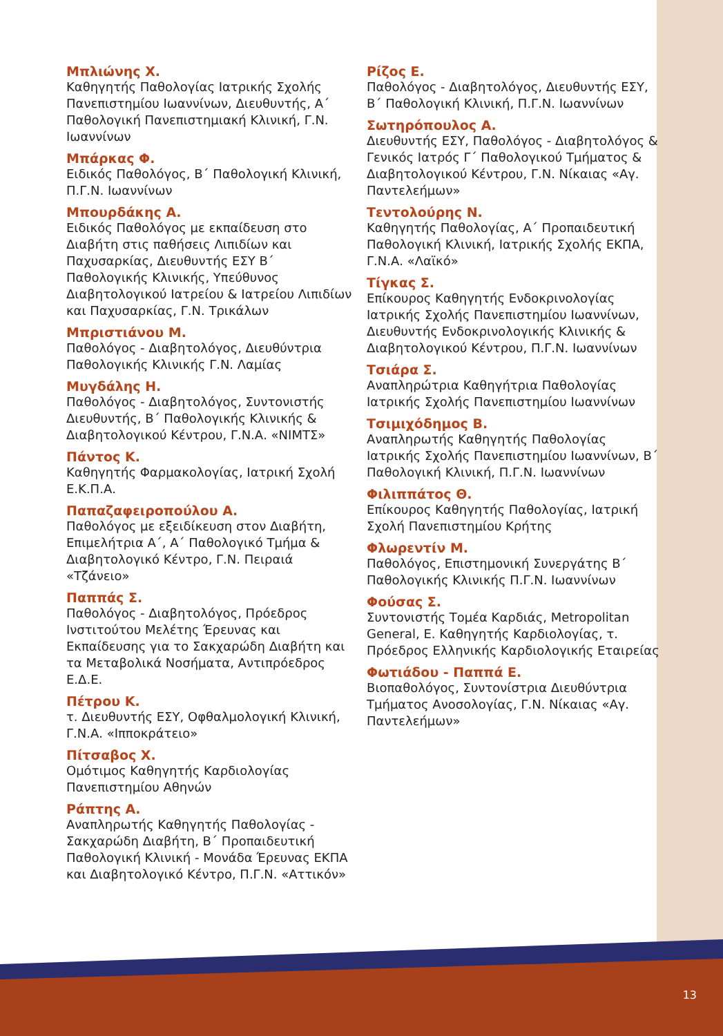Μπλιώνης Χ.
Καθηγητής Παθολογίας Ιατρικής Σχολής Πανεπιστημίου Ιωαννίνων, Διευθυντής, Α΄ Παθολογική Πανεπιστημιακή Κλινική, Γ.Ν. Ιωαννίνων
Μπάρκας Φ.
Ειδικός Παθολόγος, Β΄ Παθολογική Κλινική, Π.Γ.Ν. Ιωαννίνων
Μπουρδάκης Α.
Ειδικός Παθολόγος με εκπαίδευση στο Διαβήτη στις παθήσεις Λιπιδίων και Παχυσαρκίας, Διευθυντής ΕΣΥ Β΄ Παθολογικής Κλινικής, Υπεύθυνος Διαβητολογικού Ιατρείου & Ιατρείου Λιπιδίων και Παχυσαρκίας, Γ.Ν. Τρικάλων
Μπριστιάνου Μ.
Παθολόγος - Διαβητολόγος, Διευθύντρια Παθολογικής Κλινικής Γ.Ν. Λαμίας
Μυγδάλης Η.
Παθολόγος - Διαβητολόγος, Συντονιστής Διευθυντής, Β΄ Παθολογικής Κλινικής & Διαβητολογικού Κέντρου, Γ.Ν.Α. «ΝΙΜΤΣ»
Πάντος Κ.
Καθηγητής Φαρμακολογίας, Ιατρική Σχολή Ε.Κ.Π.Α.
Παπαζαφειροπούλου Α.
Παθολόγος με εξειδίκευση στον Διαβήτη, Επιμελήτρια Α΄, Α΄ Παθολογικό Τμήμα & Διαβητολογικό Κέντρο, Γ.Ν. Πειραιά «Τζάνειο»
Παππάς Σ.
Παθολόγος - Διαβητολόγος, Πρόεδρος Ινστιτούτου Μελέτης Έρευνας και Εκπαίδευσης για το Σακχαρώδη Διαβήτη και τα Μεταβολικά Νοσήματα, Αντιπρόεδρος Ε.Δ.Ε.
Πέτρου Κ.
τ. Διευθυντής ΕΣΥ, Οφθαλμολογική Κλινική, Γ.Ν.Α. «Ιπποκράτειο»
Πίτσαβος Χ.
Ομότιμος Καθηγητής Καρδιολογίας Πανεπιστημίου Αθηνών
Ράπτης Α.
Αναπληρωτής Καθηγητής Παθολογίας - Σακχαρώδη Διαβήτη, Β΄ Προπαιδευτική Παθολογική Κλινική - Μονάδα Έρευνας ΕΚΠΑ και Διαβητολογικό Κέντρο, Π.Γ.Ν. «Αττικόν»
Ρίζος Ε.
Παθολόγος - Διαβητολόγος, Διευθυντής ΕΣΥ, Β΄ Παθολογική Κλινική, Π.Γ.Ν. Ιωαννίνων
Σωτηρόπουλος Α.
Διευθυντής ΕΣΥ, Παθολόγος - Διαβητολόγος & Γενικός Ιατρός Γ΄ Παθολογικού Τμήματος & Διαβητολογικού Κέντρου, Γ.Ν. Νίκαιας «Αγ. Παντελεήμων»
Τεντολούρης Ν.
Καθηγητής Παθολογίας, Α΄ Προπαιδευτική Παθολογική Κλινική, Ιατρικής Σχολής ΕΚΠΑ, Γ.Ν.Α. «Λαϊκό»
Τίγκας Σ.
Επίκουρος Καθηγητής Ενδοκρινολογίας Ιατρικής Σχολής Πανεπιστημίου Ιωαννίνων, Διευθυντής Ενδοκρινολογικής Κλινικής & Διαβητολογικού Κέντρου, Π.Γ.Ν. Ιωαννίνων
Τσιάρα Σ.
Αναπληρώτρια Καθηγήτρια Παθολογίας Ιατρικής Σχολής Πανεπιστημίου Ιωαννίνων
Τσιμιχόδημος Β.
Αναπληρωτής Καθηγητής Παθολογίας Ιατρικής Σχολής Πανεπιστημίου Ιωαννίνων, Β΄ Παθολογική Κλινική, Π.Γ.Ν. Ιωαννίνων
Φιλιππάτος Θ.
Επίκουρος Καθηγητής Παθολογίας, Ιατρική Σχολή Πανεπιστημίου Κρήτης
Φλωρεντίν Μ.
Παθολόγος, Επιστημονική Συνεργάτης Β΄ Παθολογικής Κλινικής Π.Γ.Ν. Ιωαννίνων
Φούσας Σ.
Συντονιστής Τομέα Καρδιάς, Metropolitan General, Ε. Καθηγητής Καρδιολογίας, τ. Πρόεδρος Ελληνικής Καρδιολογικής Εταιρείας
Φωτιάδου - Παππά Ε.
Βιοπαθολόγος, Συντονίστρια Διευθύντρια Τμήματος Ανοσολογίας, Γ.Ν. Νίκαιας «Αγ. Παντελεήμων»
13